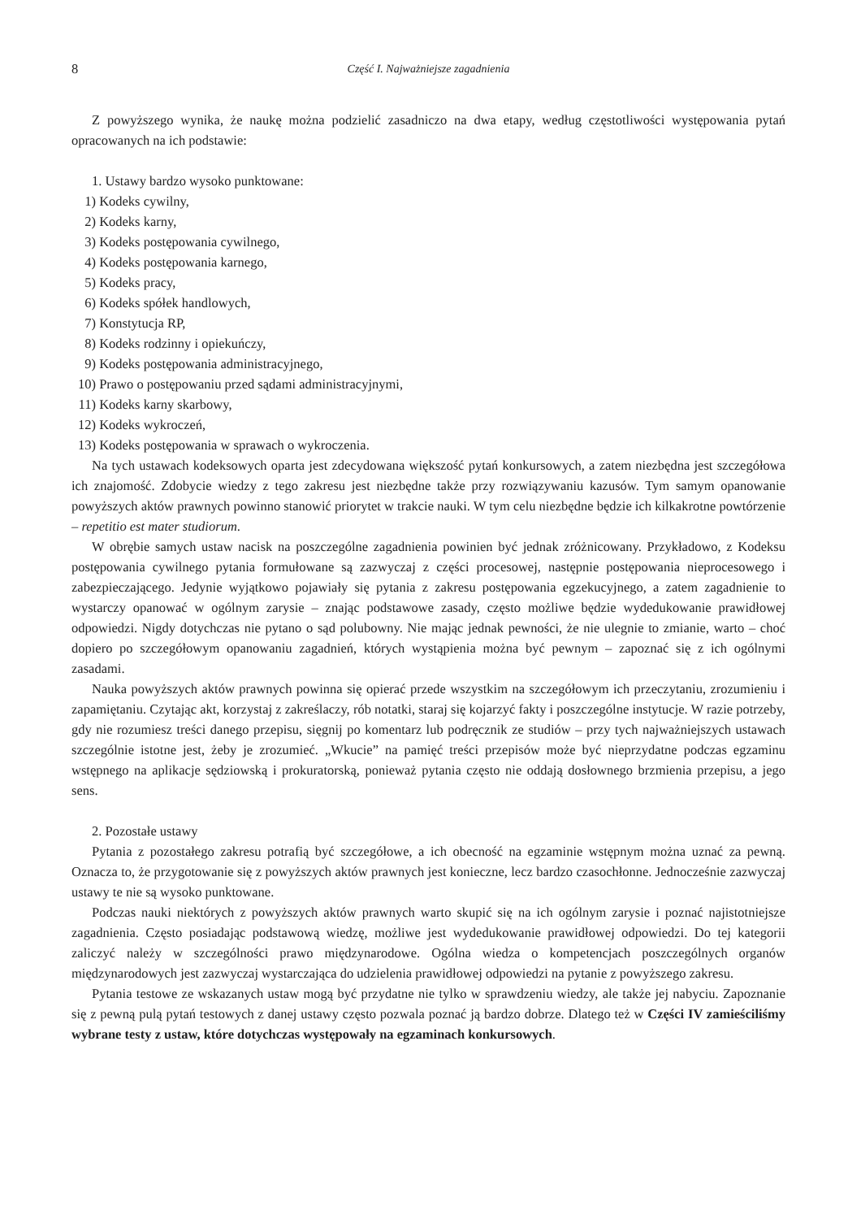8
Część I. Najważniejsze zagadnienia
Z powyższego wynika, że naukę można podzielić zasadniczo na dwa etapy, według częstotliwości występowania pytań opracowanych na ich podstawie:
1. Ustawy bardzo wysoko punktowane:
1) Kodeks cywilny,
2) Kodeks karny,
3) Kodeks postępowania cywilnego,
4) Kodeks postępowania karnego,
5) Kodeks pracy,
6) Kodeks spółek handlowych,
7) Konstytucja RP,
8) Kodeks rodzinny i opiekuńczy,
9) Kodeks postępowania administracyjnego,
10) Prawo o postępowaniu przed sądami administracyjnymi,
11) Kodeks karny skarbowy,
12) Kodeks wykroczeń,
13) Kodeks postępowania w sprawach o wykroczenia.
Na tych ustawach kodeksowych oparta jest zdecydowana większość pytań konkursowych, a zatem niezbędna jest szczegółowa ich znajomość. Zdobycie wiedzy z tego zakresu jest niezbędne także przy rozwiązywaniu kazusów. Tym samym opanowanie powyższych aktów prawnych powinno stanowić priorytet w trakcie nauki. W tym celu niezbędne będzie ich kilkakrotne powtórzenie – repetitio est mater studiorum.
W obrębie samych ustaw nacisk na poszczególne zagadnienia powinien być jednak zróżnicowany. Przykładowo, z Kodeksu postępowania cywilnego pytania formułowane są zazwyczaj z części procesowej, następnie postępowania nieprocesowego i zabezpieczającego. Jedynie wyjątkowo pojawiały się pytania z zakresu postępowania egzekucyjnego, a zatem zagadnienie to wystarczy opanować w ogólnym zarysie – znając podstawowe zasady, często możliwe będzie wydedukowanie prawidłowej odpowiedzi. Nigdy dotychczas nie pytano o sąd polubowny. Nie mając jednak pewności, że nie ulegnie to zmianie, warto – choć dopiero po szczegółowym opanowaniu zagadnień, których wystąpienia można być pewnym – zapoznać się z ich ogólnymi zasadami.
Nauka powyższych aktów prawnych powinna się opierać przede wszystkim na szczegółowym ich przeczytaniu, zrozumieniu i zapamiętaniu. Czytając akt, korzystaj z zakreślaczy, rób notatki, staraj się kojarzyć fakty i poszczególne instytucje. W razie potrzeby, gdy nie rozumiesz treści danego przepisu, sięgnij po komentarz lub podręcznik ze studiów – przy tych najważniejszych ustawach szczególnie istotne jest, żeby je zrozumieć. „Wkucie” na pamięć treści przepisów może być nieprzydatne podczas egzaminu wstępnego na aplikacje sędziowską i prokuratorską, ponieważ pytania często nie oddają dosłownego brzmienia przepisu, a jego sens.
2. Pozostałe ustawy
Pytania z pozostałego zakresu potrafią być szczegółowe, a ich obecność na egzaminie wstępnym można uznać za pewną. Oznacza to, że przygotowanie się z powyższych aktów prawnych jest konieczne, lecz bardzo czasochłonne. Jednocześnie zazwyczaj ustawy te nie są wysoko punktowane.
Podczas nauki niektórych z powyższych aktów prawnych warto skupić się na ich ogólnym zarysie i poznać najistotniejsze zagadnienia. Często posiadając podstawową wiedzę, możliwe jest wydedukowanie prawidłowej odpowiedzi. Do tej kategorii zaliczyć należy w szczególności prawo międzynarodowe. Ogólna wiedza o kompetencjach poszczególnych organów międzynarodowych jest zazwyczaj wystarczająca do udzielenia prawidłowej odpowiedzi na pytanie z powyższego zakresu.
Pytania testowe ze wskazanych ustaw mogą być przydatne nie tylko w sprawdzeniu wiedzy, ale także jej nabyciu. Zapoznanie się z pewną pulą pytań testowych z danej ustawy często pozwala poznać ją bardzo dobrze. Dlatego też w Części IV zamieściliśmy wybrane testy z ustaw, które dotychczas występowały na egzaminach konkursowych.